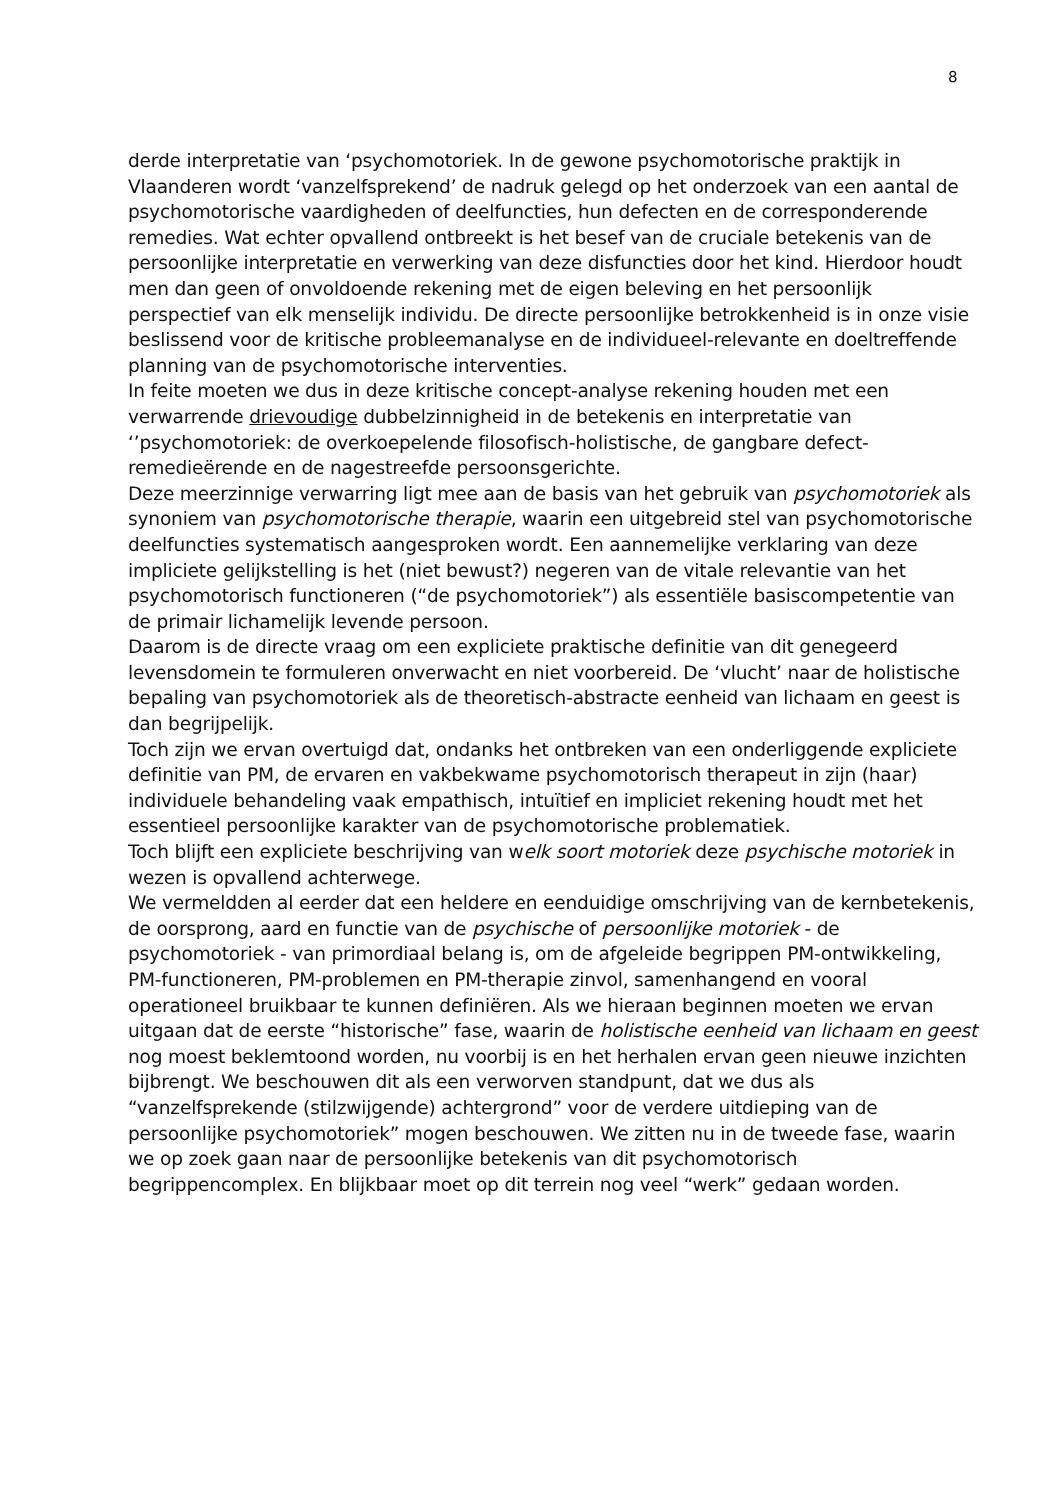8
derde interpretatie van ‘psychomotoriek. In de gewone psychomotorische praktijk in Vlaanderen wordt ‘vanzelfsprekend’ de nadruk gelegd op het onderzoek van een aantal de psychomotorische vaardigheden of deelfuncties, hun defecten en de corresponderende remedies. Wat echter opvallend ontbreekt is het besef van de cruciale betekenis van de persoonlijke interpretatie en verwerking van deze disfuncties door het kind. Hierdoor houdt men dan geen of onvoldoende rekening met de eigen beleving en het persoonlijk perspectief van elk menselijk individu. De directe persoonlijke betrokkenheid is in onze visie beslissend voor de kritische probleemanalyse en de individueel-relevante en doeltreffende planning van de psychomotorische interventies.
In feite moeten we dus in deze kritische concept-analyse rekening houden met een verwarrende drievoudige dubbelzinnigheid in de betekenis en interpretatie van ‘’psychomotoriek: de overkoepelende filosofisch-holistische, de gangbare defect-remedieërende en de nagestreefde persoonsgerichte.
Deze meerzinnige verwarring ligt mee aan de basis van het gebruik van psychomotoriek als synoniem van psychomotorische therapie, waarin een uitgebreid stel van psychomotorische deelfuncties systematisch aangesproken wordt. Een aannemelijke verklaring van deze impliciete gelijkstelling is het (niet bewust?) negeren van de vitale relevantie van het psychomotorisch functioneren (“de psychomotoriek”) als essentiële basiscompetentie van de primair lichamelijk levende persoon.
Daarom is de directe vraag om een expliciete praktische definitie van dit genegeerd levensdomein te formuleren onverwacht en niet voorbereid. De ‘vlucht’ naar de holistische bepaling van psychomotoriek als de theoretisch-abstracte eenheid van lichaam en geest is dan begrijpelijk.
Toch zijn we ervan overtuigd dat, ondanks het ontbreken van een onderliggende expliciete definitie van PM, de ervaren en vakbekwame psychomotorisch therapeut in zijn (haar) individuele behandeling vaak empathisch, intuïtief en impliciet rekening houdt met het essentieel persoonlijke karakter van de psychomotorische problematiek.
Toch blijft een expliciete beschrijving van welk soort motoriek deze psychische motoriek in wezen is opvallend achterwege.
We vermeldden al eerder dat een heldere en eenduidige omschrijving van de kernbetekenis, de oorsprong, aard en functie van de psychische of persoonlijke motoriek - de psychomotoriek - van primordiaal belang is, om de afgeleide begrippen PM-ontwikkeling, PM-functioneren, PM-problemen en PM-therapie zinvol, samenhangend en vooral operationeel bruikbaar te kunnen definiëren. Als we hieraan beginnen moeten we ervan uitgaan dat de eerste “historische” fase, waarin de holistische eenheid van lichaam en geest nog moest beklemtoond worden, nu voorbij is en het herhalen ervan geen nieuwe inzichten bijbrengt. We beschouwen dit als een verworven standpunt, dat we dus als “vanzelfsprekende (stilzwijgende) achtergrond” voor de verdere uitdieping van de persoonlijke psychomotoriek” mogen beschouwen. We zitten nu in de tweede fase, waarin we op zoek gaan naar de persoonlijke betekenis van dit psychomotorisch begrippencomplex. En blijkbaar moet op dit terrein nog veel “werk” gedaan worden.